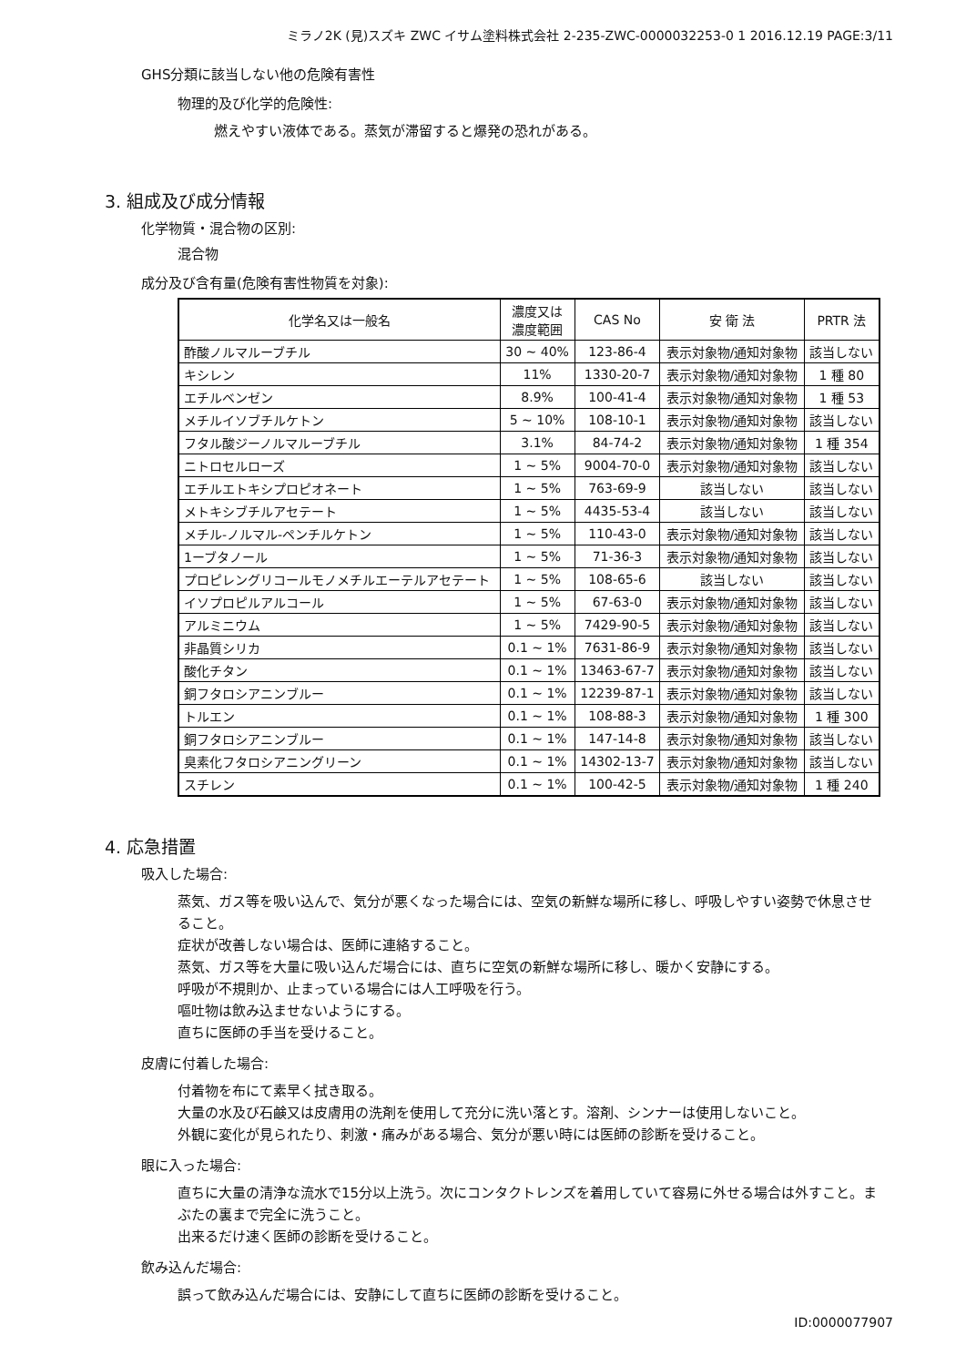ミラノ2K (見)スズキ ZWC イサム塗料株式会社 2-235-ZWC-0000032253-0 1 2016.12.19 PAGE:3/11
GHS分類に該当しない他の危険有害性
物理的及び化学的危険性:
燃えやすい液体である。蒸気が滞留すると爆発の恐れがある。
3. 組成及び成分情報
化学物質・混合物の区別:
混合物
成分及び含有量(危険有害性物質を対象):
| 化学名又は一般名 | 濃度又は 濃度範囲 | CAS No | 安 衛 法 | PRTR 法 |
| --- | --- | --- | --- | --- |
| 酢酸ノルマルーブチル | 30 ~ 40% | 123-86-4 | 表示対象物/通知対象物 | 該当しない |
| キシレン | 11% | 1330-20-7 | 表示対象物/通知対象物 | 1 種 80 |
| エチルベンゼン | 8.9% | 100-41-4 | 表示対象物/通知対象物 | 1 種 53 |
| メチルイソブチルケトン | 5 ~ 10% | 108-10-1 | 表示対象物/通知対象物 | 該当しない |
| フタル酸ジーノルマルーブチル | 3.1% | 84-74-2 | 表示対象物/通知対象物 | 1 種 354 |
| ニトロセルローズ | 1 ~ 5% | 9004-70-0 | 表示対象物/通知対象物 | 該当しない |
| エチルエトキシプロピオネート | 1 ~ 5% | 763-69-9 | 該当しない | 該当しない |
| メトキシブチルアセテート | 1 ~ 5% | 4435-53-4 | 該当しない | 該当しない |
| メチル-ノルマル-ペンチルケトン | 1 ~ 5% | 110-43-0 | 表示対象物/通知対象物 | 該当しない |
| 1ーブタノール | 1 ~ 5% | 71-36-3 | 表示対象物/通知対象物 | 該当しない |
| プロピレングリコールモノメチルエーテルアセテート | 1 ~ 5% | 108-65-6 | 該当しない | 該当しない |
| イソプロピルアルコール | 1 ~ 5% | 67-63-0 | 表示対象物/通知対象物 | 該当しない |
| アルミニウム | 1 ~ 5% | 7429-90-5 | 表示対象物/通知対象物 | 該当しない |
| 非晶質シリカ | 0.1 ~ 1% | 7631-86-9 | 表示対象物/通知対象物 | 該当しない |
| 酸化チタン | 0.1 ~ 1% | 13463-67-7 | 表示対象物/通知対象物 | 該当しない |
| 銅フタロシアニンブルー | 0.1 ~ 1% | 12239-87-1 | 表示対象物/通知対象物 | 該当しない |
| トルエン | 0.1 ~ 1% | 108-88-3 | 表示対象物/通知対象物 | 1 種 300 |
| 銅フタロシアニンブルー | 0.1 ~ 1% | 147-14-8 | 表示対象物/通知対象物 | 該当しない |
| 臭素化フタロシアニングリーン | 0.1 ~ 1% | 14302-13-7 | 表示対象物/通知対象物 | 該当しない |
| スチレン | 0.1 ~ 1% | 100-42-5 | 表示対象物/通知対象物 | 1 種 240 |
4. 応急措置
吸入した場合:
蒸気、ガス等を吸い込んで、気分が悪くなった場合には、空気の新鮮な場所に移し、呼吸しやすい姿勢で休息させること。
症状が改善しない場合は、医師に連絡すること。
蒸気、ガス等を大量に吸い込んだ場合には、直ちに空気の新鮮な場所に移し、暖かく安静にする。
呼吸が不規則か、止まっている場合には人工呼吸を行う。
嘔吐物は飲み込ませないようにする。
直ちに医師の手当を受けること。
皮膚に付着した場合:
付着物を布にて素早く拭き取る。
大量の水及び石鹸又は皮膚用の洗剤を使用して充分に洗い落とす。溶剤、シンナーは使用しないこと。
外観に変化が見られたり、刺激・痛みがある場合、気分が悪い時には医師の診断を受けること。
眼に入った場合:
直ちに大量の清浄な流水で15分以上洗う。次にコンタクトレンズを着用していて容易に外せる場合は外すこと。まぶたの裏まで完全に洗うこと。
出来るだけ速く医師の診断を受けること。
飲み込んだ場合:
誤って飲み込んだ場合には、安静にして直ちに医師の診断を受けること。
ID:0000077907